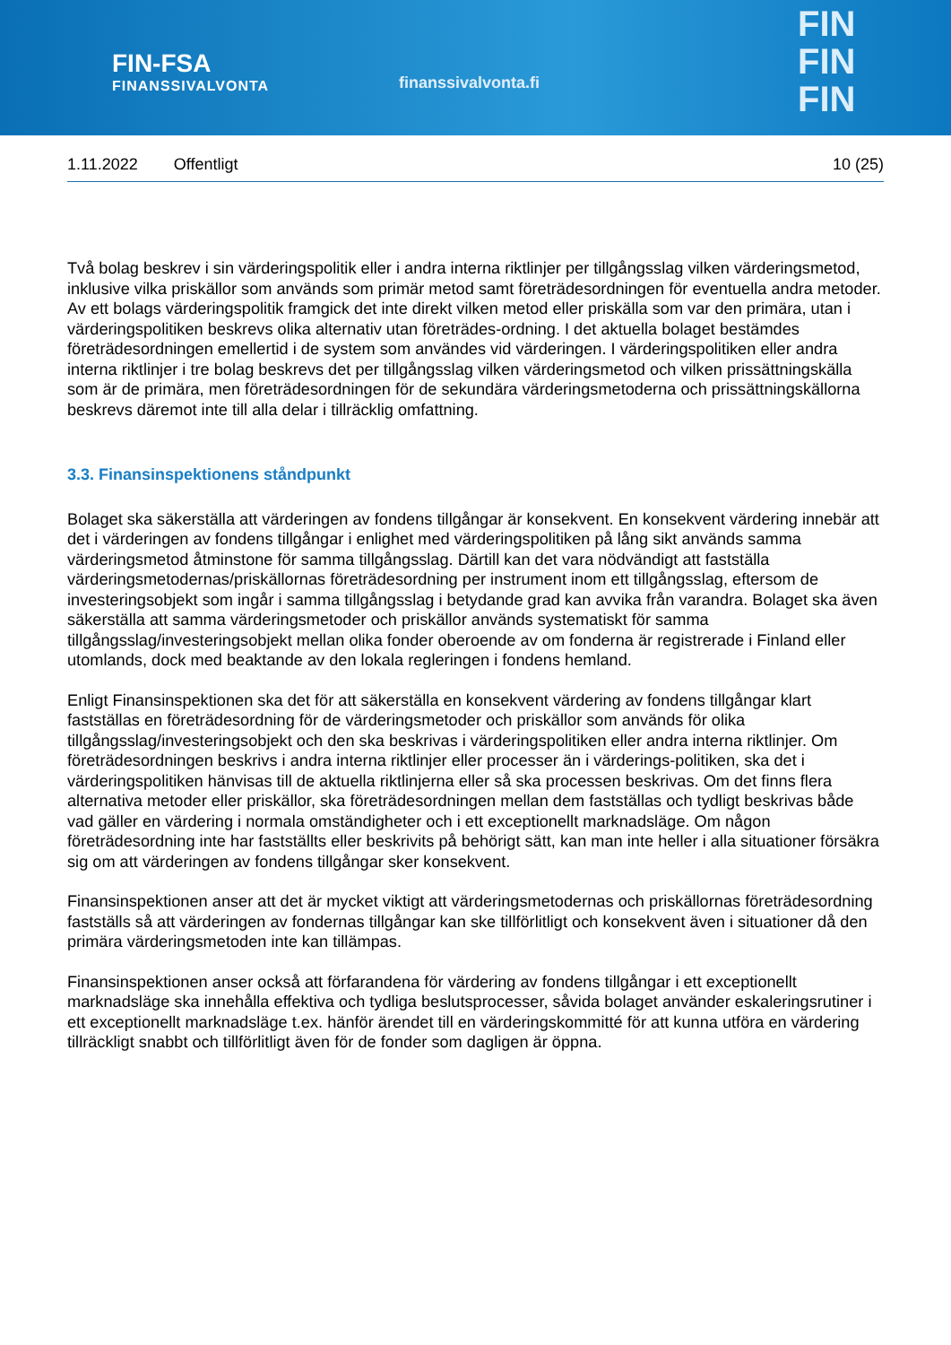FIN-FSA
FINANSSIVALVONTA
finanssivalvonta.fi
FIN
FIN
FIN
1.11.2022 Offentligt 10 (25)
Två bolag beskrev i sin värderingspolitik eller i andra interna riktlinjer per tillgångsslag vilken värderingsmetod, inklusive vilka priskällor som används som primär metod samt företrädesordningen för eventuella andra metoder. Av ett bolags värderingspolitik framgick det inte direkt vilken metod eller priskälla som var den primära, utan i värderingspolitiken beskrevs olika alternativ utan företrädes-ordning. I det aktuella bolaget bestämdes företrädesordningen emellertid i de system som användes vid värderingen. I värderingspolitiken eller andra interna riktlinjer i tre bolag beskrevs det per tillgångsslag vilken värderingsmetod och vilken prissättningskälla som är de primära, men företrädesordningen för de sekundära värderingsmetoderna och prissättningskällorna beskrevs däremot inte till alla delar i tillräcklig omfattning.
3.3. Finansinspektionens ståndpunkt
Bolaget ska säkerställa att värderingen av fondens tillgångar är konsekvent. En konsekvent värdering innebär att det i värderingen av fondens tillgångar i enlighet med värderingspolitiken på lång sikt används samma värderingsmetod åtminstone för samma tillgångsslag. Därtill kan det vara nödvändigt att fastställa värderingsmetodernas/priskällornas företrädesordning per instrument inom ett tillgångsslag, eftersom de investeringsobjekt som ingår i samma tillgångsslag i betydande grad kan avvika från varandra. Bolaget ska även säkerställa att samma värderingsmetoder och priskällor används systematiskt för samma tillgångsslag/investeringsobjekt mellan olika fonder oberoende av om fonderna är registrerade i Finland eller utomlands, dock med beaktande av den lokala regleringen i fondens hemland.
Enligt Finansinspektionen ska det för att säkerställa en konsekvent värdering av fondens tillgångar klart fastställas en företrädesordning för de värderingsmetoder och priskällor som används för olika tillgångsslag/investeringsobjekt och den ska beskrivas i värderingspolitiken eller andra interna riktlinjer. Om företrädesordningen beskrivs i andra interna riktlinjer eller processer än i värderings-politiken, ska det i värderingspolitiken hänvisas till de aktuella riktlinjerna eller så ska processen beskrivas. Om det finns flera alternativa metoder eller priskällor, ska företrädesordningen mellan dem fastställas och tydligt beskrivas både vad gäller en värdering i normala omständigheter och i ett exceptionellt marknadsläge. Om någon företrädesordning inte har fastställts eller beskrivits på behörigt sätt, kan man inte heller i alla situationer försäkra sig om att värderingen av fondens tillgångar sker konsekvent.
Finansinspektionen anser att det är mycket viktigt att värderingsmetodernas och priskällornas företrädesordning fastställs så att värderingen av fondernas tillgångar kan ske tillförlitligt och konsekvent även i situationer då den primära värderingsmetoden inte kan tillämpas.
Finansinspektionen anser också att förfarandena för värdering av fondens tillgångar i ett exceptionellt marknadsläge ska innehålla effektiva och tydliga beslutsprocesser, såvida bolaget använder eskaleringsrutiner i ett exceptionellt marknadsläge t.ex. hänför ärendet till en värderingskommitté för att kunna utföra en värdering tillräckligt snabbt och tillförlitligt även för de fonder som dagligen är öppna.